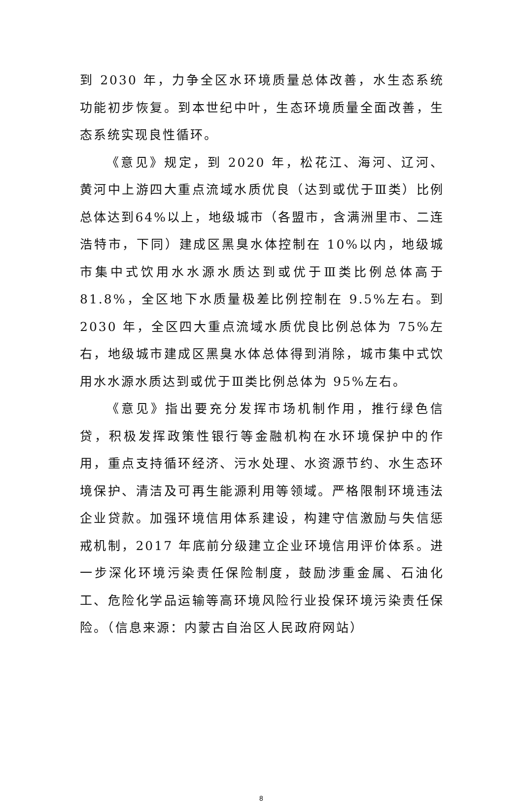到 2030 年，力争全区水环境质量总体改善，水生态系统功能初步恢复。到本世纪中叶，生态环境质量全面改善，生态系统实现良性循环。
《意见》规定，到 2020 年，松花江、海河、辽河、黄河中上游四大重点流域水质优良（达到或优于Ⅲ类）比例总体达到64%以上，地级城市（各盟市，含满洲里市、二连浩特市，下同）建成区黑臭水体控制在 10%以内，地级城市集中式饮用水水源水质达到或优于Ⅲ类比例总体高于 81.8%，全区地下水质量极差比例控制在 9.5%左右。到 2030 年，全区四大重点流域水质优良比例总体为 75%左右，地级城市建成区黑臭水体总体得到消除，城市集中式饮用水水源水质达到或优于Ⅲ类比例总体为 95%左右。
《意见》指出要充分发挥市场机制作用，推行绿色信贷，积极发挥政策性银行等金融机构在水环境保护中的作用，重点支持循环经济、污水处理、水资源节约、水生态环境保护、清洁及可再生能源利用等领域。严格限制环境违法企业贷款。加强环境信用体系建设，构建守信激励与失信惩戒机制，2017 年底前分级建立企业环境信用评价体系。进一步深化环境污染责任保险制度，鼓励涉重金属、石油化工、危险化学品运输等高环境风险行业投保环境污染责任保险。（信息来源：内蒙古自治区人民政府网站）
8